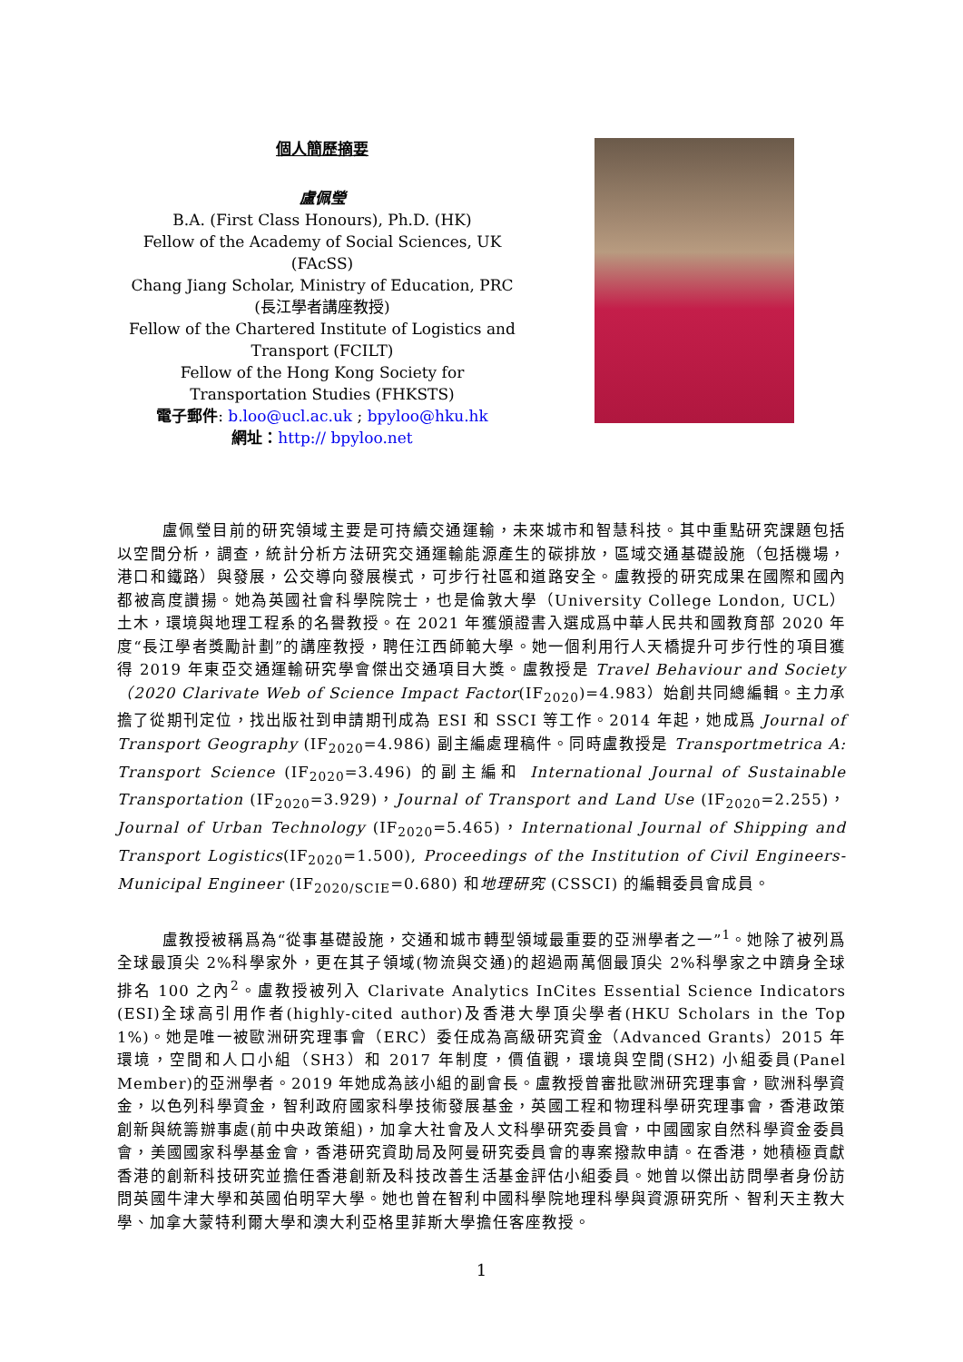個人簡歷摘要
盧佩瑩
B.A. (First Class Honours), Ph.D. (HK)
Fellow of the Academy of Social Sciences, UK (FAcSS)
Chang Jiang Scholar, Ministry of Education, PRC (長江學者講座教授)
Fellow of the Chartered Institute of Logistics and Transport (FCILT)
Fellow of the Hong Kong Society for Transportation Studies (FHKSTS)
電子郵件: b.loo@ucl.ac.uk ; bpyloo@hku.hk
網址：http:// bpyloo.net
盧佩瑩目前的研究領域主要是可持續交通運輸，未來城市和智慧科技。其中重點研究課題包括以空間分析，調查，統計分析方法研究交通運輸能源產生的碳排放，區域交通基礎設施（包括機場，港口和鐵路）與發展，公交導向發展模式，可步行社區和道路安全。盧教授的研究成果在國際和國內都被高度讚揚。她為英國社會科學院院士，也是倫敦大學（University College London, UCL）土木，環境與地理工程系的名譽教授。在 2021 年獲頒證書入選成爲中華人民共和國教育部 2020 年度“長江學者獎勵計劃”的講座教授，聘任江西師範大學。她一個利用行人天橋提升可步行性的項目獲得 2019 年東亞交通運輸研究學會傑出交通項目大獎。盧教授是 Travel Behaviour and Society（2020 Clarivate Web of Science Impact Factor(IF<sub>2020</sub>)=4.983）始創共同總編輯。主力承擔了從期刊定位，找出版社到申請期刊成為 ESI 和 SSCI 等工作。2014 年起，她成爲 Journal of Transport Geography (IF<sub>2020</sub>=4.986) 副主編處理稿件。同時盧教授是 Transportmetrica A: Transport Science (IF<sub>2020</sub>=3.496) 的副主編和 International Journal of Sustainable Transportation (IF<sub>2020</sub>=3.929)，Journal of Transport and Land Use (IF<sub>2020</sub>=2.255)，Journal of Urban Technology (IF<sub>2020</sub>=5.465)，International Journal of Shipping and Transport Logistics(IF<sub>2020</sub>=1.500), Proceedings of the Institution of Civil Engineers-Municipal Engineer (IF<sub>2020/SCIE</sub>=0.680) 和地理研究 (CSSCI) 的編輯委員會成員。
盧教授被稱爲為“從事基礎設施，交通和城市轉型領域最重要的亞洲學者之一”<sup>1</sup>。她除了被列爲全球最頂尖 2%科學家外，更在其子領域(物流與交通)的超過兩萬個最頂尖 2%科學家之中躋身全球排名 100 之內<sup>2</sup>。盧教授被列入 Clarivate Analytics InCites Essential Science Indicators (ESI)全球高引用作者(highly-cited author)及香港大學頂尖學者(HKU Scholars in the Top 1%)。她是唯一被歐洲研究理事會（ERC）委任成為高級研究資金（Advanced Grants）2015 年環境，空間和人口小組（SH3）和 2017 年制度，價值觀，環境與空間(SH2) 小組委員(Panel Member)的亞洲學者。2019 年她成為該小組的副會長。盧教授曾審批歐洲研究理事會，歐洲科學資金，以色列科學資金，智利政府國家科學技術發展基金，英國工程和物理科學研究理事會，香港政策創新與統籌辦事處(前中央政策組)，加拿大社會及人文科學研究委員會，中國國家自然科學資金委員會，美國國家科學基金會，香港研究資助局及阿曼研究委員會的專案撥款申請。在香港，她積極貢獻香港的創新科技研究並擔任香港創新及科技改善生活基金評估小組委員。她曾以傑出訪問學者身份訪問英國牛津大學和英國伯明罕大學。她也曾在智利中國科學院地理科學與資源研究所、智利天主教大學、加拿大蒙特利爾大學和澳大利亞格里菲斯大學擔任客座教授。
1